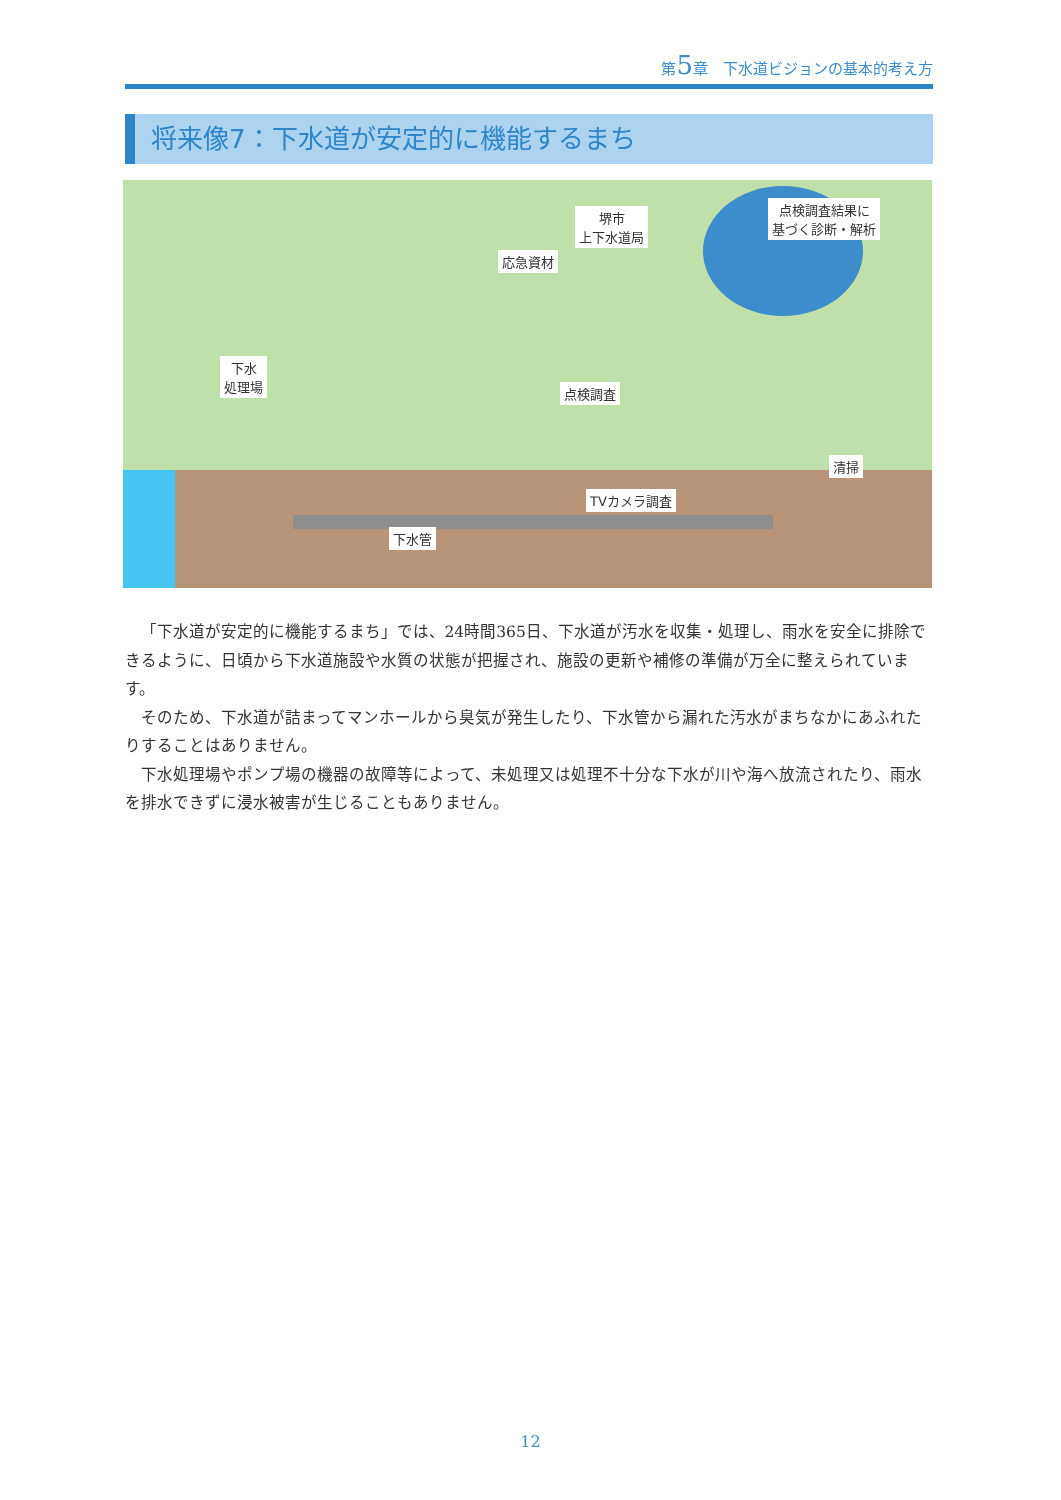第5章　下水道ビジョンの基本的考え方
将来像7：下水道が安定的に機能するまち
堺市
上下水道局
点検調査結果に
基づく診断・解析
応急資材
下水
処理場
点検調査
清掃
TVカメラ調査
下水管
「下水道が安定的に機能するまち」では、24時間365日、下水道が汚水を収集・処理し、雨水を安全に排除できるように、日頃から下水道施設や水質の状態が把握され、施設の更新や補修の準備が万全に整えられています。
そのため、下水道が詰まってマンホールから臭気が発生したり、下水管から漏れた汚水がまちなかにあふれたりすることはありません。
下水処理場やポンプ場の機器の故障等によって、未処理又は処理不十分な下水が川や海へ放流されたり、雨水を排水できずに浸水被害が生じることもありません。
12